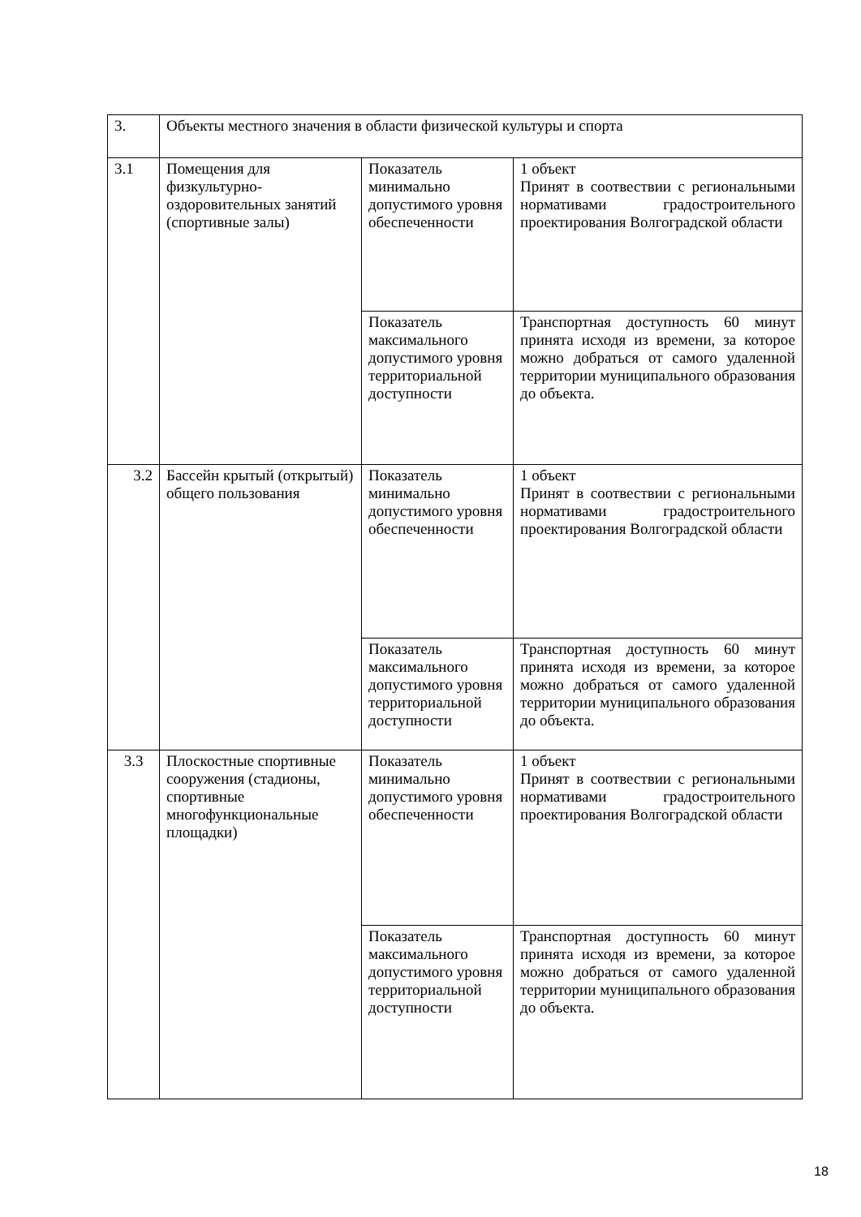| 3. | Объекты местного значения в области физической культуры и спорта | | |
| 3.1 | Помещения для физкультурно-оздоровительных занятий (спортивные залы) | Показатель минимально допустимого уровня обеспеченности | 1 объект Принят в соотвествии с региональными нормативами градостроительного проектирования Волгоградской области |
| | | Показатель максимального допустимого уровня территориальной доступности | Транспортная доступность 60 минут принята исходя из времени, за которое можно добраться от самого удаленной территории муниципального образования до объекта. |
| 3.2 | Бассейн крытый (открытый) общего пользования | Показатель минимально допустимого уровня обеспеченности | 1 объект Принят в соотвествии с региональными нормативами градостроительного проектирования Волгоградской области |
| | | Показатель максимального допустимого уровня территориальной доступности | Транспортная доступность 60 минут принята исходя из времени, за которое можно добраться от самого удаленной территории муниципального образования до объекта. |
| 3.3 | Плоскостные спортивные сооружения (стадионы, спортивные многофункциональные площадки) | Показатель минимально допустимого уровня обеспеченности | 1 объект Принят в соотвествии с региональными нормативами градостроительного проектирования Волгоградской области |
| | | Показатель максимального допустимого уровня территориальной доступности | Транспортная доступность 60 минут принята исходя из времени, за которое можно добраться от самого удаленной территории муниципального образования до объекта. |
18